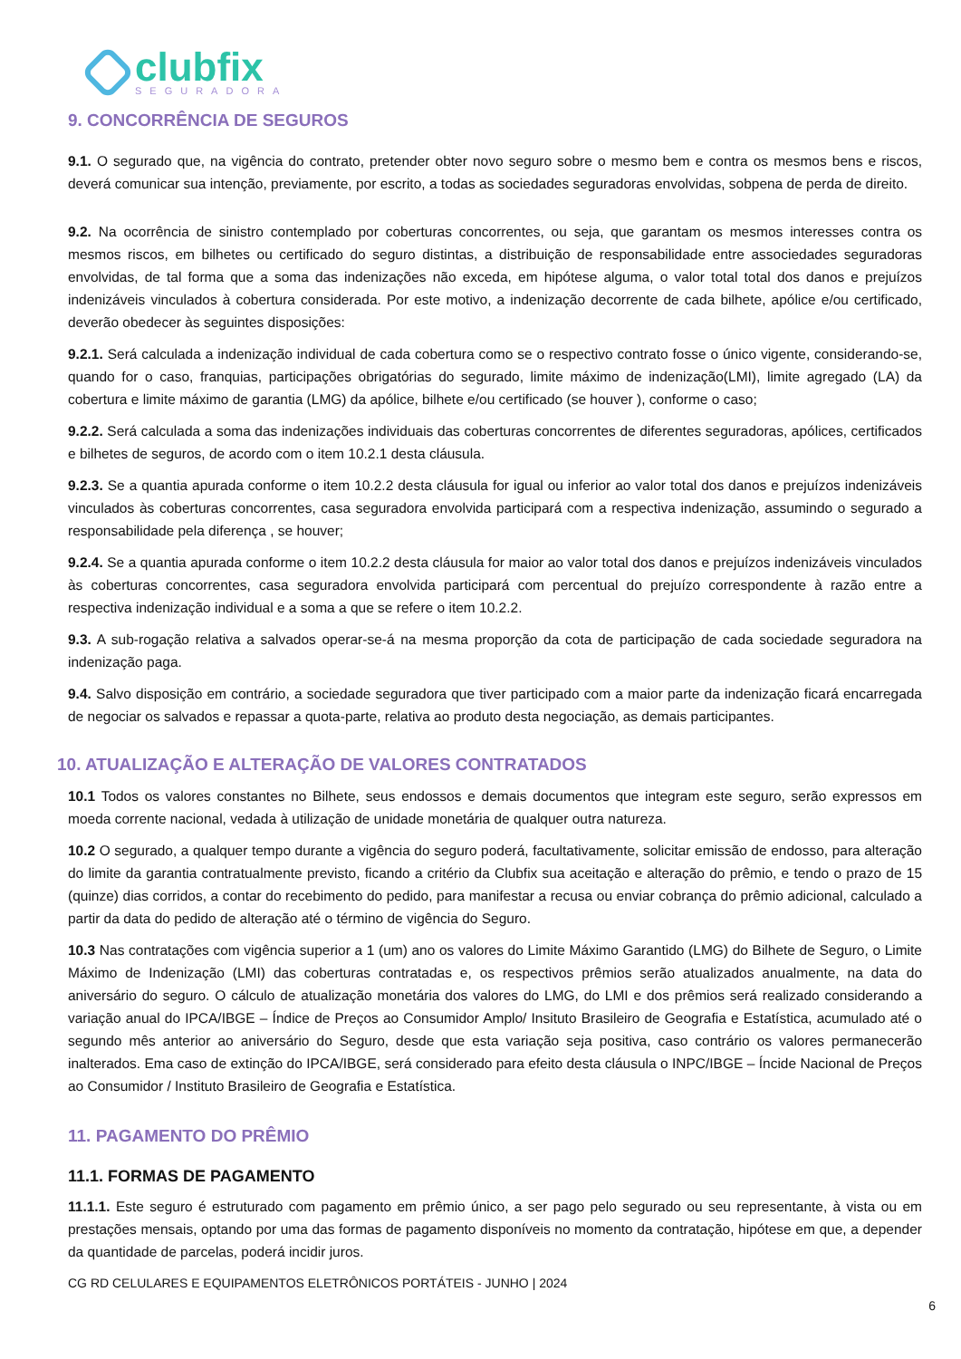clubfix
SEGURADORA
9. CONCORRÊNCIA DE SEGUROS
9.1. O segurado que, na vigência do contrato, pretender obter novo seguro sobre o mesmo bem e contra os mesmos bens e riscos, deverá comunicar sua intenção, previamente, por escrito, a todas as sociedades seguradoras envolvidas, sobpena de perda de direito.
9.2. Na ocorrência de sinistro contemplado por coberturas concorrentes, ou seja, que garantam os mesmos interesses contra os mesmos riscos, em bilhetes ou certificado do seguro distintas, a distribuição de responsabilidade entre associedades seguradoras envolvidas, de tal forma que a soma das indenizações não exceda, em hipótese alguma, o valor total total dos danos e prejuízos indenizáveis vinculados à cobertura considerada. Por este motivo, a indenização decorrente de cada bilhete, apólice e/ou certificado, deverão obedecer às seguintes disposições:
9.2.1. Será calculada a indenização individual de cada cobertura como se o respectivo contrato fosse o único vigente, considerando-se, quando for o caso, franquias, participações obrigatórias do segurado, limite máximo de indenização(LMI), limite agregado (LA) da cobertura e limite máximo de garantia (LMG) da apólice, bilhete e/ou certificado (se houver ), conforme o caso;
9.2.2. Será calculada a soma das indenizações individuais das coberturas concorrentes de diferentes seguradoras, apólices, certificados e bilhetes de seguros, de acordo com o item 10.2.1 desta cláusula.
9.2.3. Se a quantia apurada conforme o item 10.2.2 desta cláusula for igual ou inferior ao valor total dos danos e prejuízos indenizáveis vinculados às coberturas concorrentes, casa seguradora envolvida participará com a respectiva indenização, assumindo o segurado a responsabilidade pela diferença , se houver;
9.2.4. Se a quantia apurada conforme o item 10.2.2 desta cláusula for maior ao valor total dos danos e prejuízos indenizáveis vinculados às coberturas concorrentes, casa seguradora envolvida participará com percentual do prejuízo correspondente à razão entre a respectiva indenização individual e a soma a que se refere o item 10.2.2.
9.3. A sub-rogação relativa a salvados operar-se-á na mesma proporção da cota de participação de cada sociedade seguradora na indenização paga.
9.4. Salvo disposição em contrário, a sociedade seguradora que tiver participado com a maior parte da indenização ficará encarregada de negociar os salvados e repassar a quota-parte, relativa ao produto desta negociação, as demais participantes.
10. ATUALIZAÇÃO E ALTERAÇÃO DE VALORES CONTRATADOS
10.1 Todos os valores constantes no Bilhete, seus endossos e demais documentos que integram este seguro, serão expressos em moeda corrente nacional, vedada à utilização de unidade monetária de qualquer outra natureza.
10.2 O segurado, a qualquer tempo durante a vigência do seguro poderá, facultativamente, solicitar emissão de endosso, para alteração do limite da garantia contratualmente previsto, ficando a critério da Clubfix sua aceitação e alteração do prêmio, e tendo o prazo de 15 (quinze) dias corridos, a contar do recebimento do pedido, para manifestar a recusa ou enviar cobrança do prêmio adicional, calculado a partir da data do pedido de alteração até o término de vigência do Seguro.
10.3 Nas contratações com vigência superior a 1 (um) ano os valores do Limite Máximo Garantido (LMG) do Bilhete de Seguro, o Limite Máximo de Indenização (LMI) das coberturas contratadas e, os respectivos prêmios serão atualizados anualmente, na data do aniversário do seguro. O cálculo de atualização monetária dos valores do LMG, do LMI e dos prêmios será realizado considerando a variação anual do IPCA/IBGE – Índice de Preços ao Consumidor Amplo/ Insituto Brasileiro de Geografia e Estatística, acumulado até o segundo mês anterior ao aniversário do Seguro, desde que esta variação seja positiva, caso contrário os valores permanecerão inalterados. Ema caso de extinção do IPCA/IBGE, será considerado para efeito desta cláusula o INPC/IBGE – Íncide Nacional de Preços ao Consumidor / Instituto Brasileiro de Geografia e Estatística.
11. PAGAMENTO DO PRÊMIO
11.1. FORMAS DE PAGAMENTO
11.1.1. Este seguro é estruturado com pagamento em prêmio único, a ser pago pelo segurado ou seu representante, à vista ou em prestações mensais, optando por uma das formas de pagamento disponíveis no momento da contratação, hipótese em que, a depender da quantidade de parcelas, poderá incidir juros.
CG RD CELULARES E EQUIPAMENTOS ELETRÔNICOS PORTÁTEIS - JUNHO | 2024
6